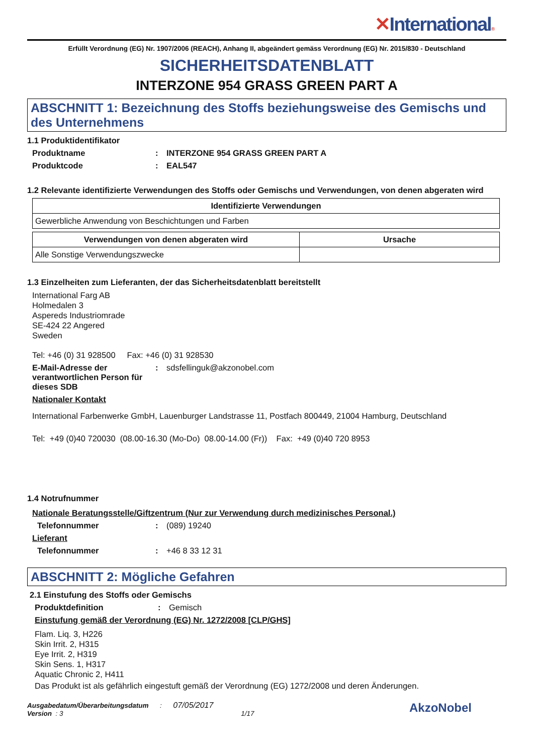✕International®
Erfüllt Verordnung (EG) Nr. 1907/2006 (REACH), Anhang II, abgeändert gemäss Verordnung (EG) Nr. 2015/830 - Deutschland
SICHERHEITSDATENBLATT
INTERZONE 954 GRASS GREEN PART A
ABSCHNITT 1: Bezeichnung des Stoffs beziehungsweise des Gemischs und des Unternehmens
1.1 Produktidentifikator
Produktname : INTERZONE 954 GRASS GREEN PART A
Produktcode : EAL547
1.2 Relevante identifizierte Verwendungen des Stoffs oder Gemischs und Verwendungen, von denen abgeraten wird
| Identifizierte Verwendungen |
| --- |
| Gewerbliche Anwendung von Beschichtungen und Farben |
| Verwendungen von denen abgeraten wird | Ursache |
| --- | --- |
| Alle Sonstige Verwendungszwecke | |
1.3 Einzelheiten zum Lieferanten, der das Sicherheitsdatenblatt bereitstellt
International Farg AB
Holmedalen 3
Aspereds Industriomrade
SE-424 22 Angered
Sweden
Tel: +46 (0) 31 928500 Fax: +46 (0) 31 928530
E-Mail-Adresse der verantwortlichen Person für dieses SDB
: sdsfellinguk@akzonobel.com
Nationaler Kontakt
International Farbenwerke GmbH, Lauenburger Landstrasse 11, Postfach 800449, 21004 Hamburg, Deutschland
Tel: +49 (0)40 720030 (08.00-16.30 (Mo-Do) 08.00-14.00 (Fr)) Fax: +49 (0)40 720 8953
1.4 Notrufnummer
Nationale Beratungsstelle/Giftzentrum (Nur zur Verwendung durch medizinisches Personal.)
Telefonnummer : (089) 19240
Lieferant
Telefonnummer : +46 8 33 12 31
ABSCHNITT 2: Mögliche Gefahren
2.1 Einstufung des Stoffs oder Gemischs
Produktdefinition : Gemisch
Einstufung gemäß der Verordnung (EG) Nr. 1272/2008 [CLP/GHS]
Flam. Liq. 3, H226
Skin Irrit. 2, H315
Eye Irrit. 2, H319
Skin Sens. 1, H317
Aquatic Chronic 2, H411
Das Produkt ist als gefährlich eingestuft gemäß der Verordnung (EG) 1272/2008 und deren Änderungen.
Ausgabedatum/Überarbeitungsdatum : 07/05/2017
Version : 3 1/17
AkzoNobel